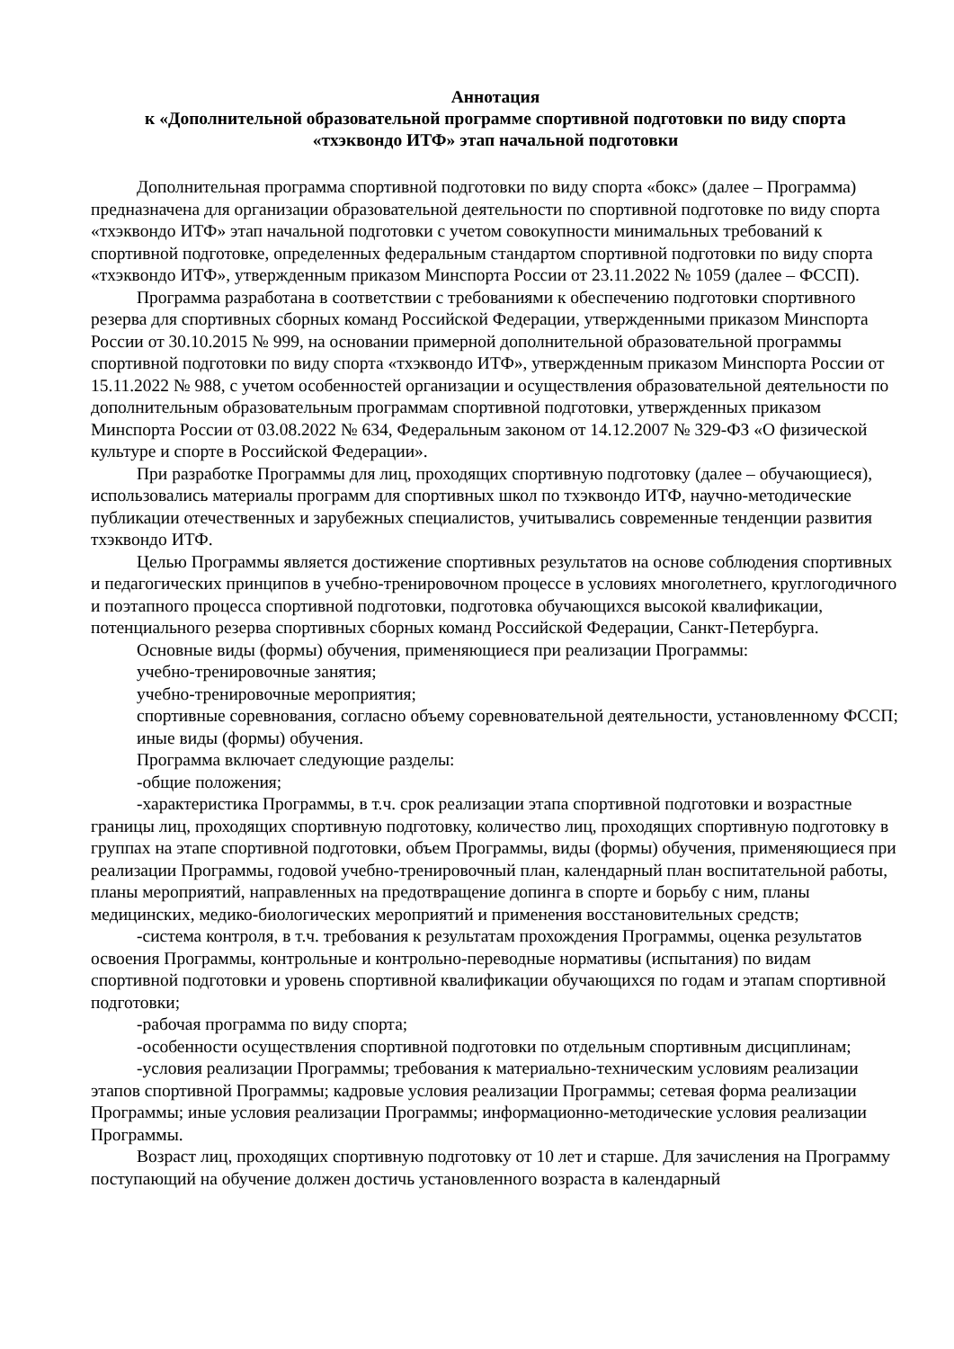Аннотация
к «Дополнительной образовательной программе спортивной подготовки по виду спорта
«тхэквондо ИТФ» этап начальной подготовки
Дополнительная программа спортивной подготовки по виду спорта «бокс» (далее – Программа) предназначена для организации образовательной деятельности по спортивной подготовке по виду спорта «тхэквондо ИТФ» этап начальной подготовки с учетом совокупности минимальных требований к спортивной подготовке, определенных федеральным стандартом спортивной подготовки по виду спорта «тхэквондо ИТФ», утвержденным приказом Минспорта России от 23.11.2022 № 1059 (далее – ФССП).
Программа разработана в соответствии с требованиями к обеспечению подготовки спортивного резерва для спортивных сборных команд Российской Федерации, утвержденными приказом Минспорта России от 30.10.2015 № 999, на основании примерной дополнительной образовательной программы спортивной подготовки по виду спорта «тхэквондо ИТФ», утвержденным приказом Минспорта России от 15.11.2022 № 988, с учетом особенностей организации и осуществления образовательной деятельности по дополнительным образовательным программам спортивной подготовки, утвержденных приказом Минспорта России от 03.08.2022 № 634, Федеральным законом от 14.12.2007 № 329-ФЗ «О физической культуре и спорте в Российской Федерации».
При разработке Программы для лиц, проходящих спортивную подготовку (далее – обучающиеся), использовались материалы программ для спортивных школ по тхэквондо ИТФ, научно-методические публикации отечественных и зарубежных специалистов, учитывались современные тенденции развития тхэквондо ИТФ.
Целью Программы является достижение спортивных результатов на основе соблюдения спортивных и педагогических принципов в учебно-тренировочном процессе в условиях многолетнего, круглогодичного и поэтапного процесса спортивной подготовки, подготовка обучающихся высокой квалификации, потенциального резерва спортивных сборных команд Российской Федерации, Санкт-Петербурга.
Основные виды (формы) обучения, применяющиеся при реализации Программы:
учебно-тренировочные занятия;
учебно-тренировочные мероприятия;
спортивные соревнования, согласно объему соревновательной деятельности, установленному ФССП;
иные виды (формы) обучения.
Программа включает следующие разделы:
-общие положения;
-характеристика Программы, в т.ч. срок реализации этапа спортивной подготовки и возрастные границы лиц, проходящих спортивную подготовку, количество лиц, проходящих спортивную подготовку в группах на этапе спортивной подготовки, объем Программы, виды (формы) обучения, применяющиеся при реализации Программы, годовой учебно-тренировочный план, календарный план воспитательной работы, планы мероприятий, направленных на предотвращение допинга в спорте и борьбу с ним, планы медицинских, медико-биологических мероприятий и применения восстановительных средств;
-система контроля, в т.ч. требования к результатам прохождения Программы, оценка результатов освоения Программы, контрольные и контрольно-переводные нормативы (испытания) по видам спортивной подготовки и уровень спортивной квалификации обучающихся по годам и этапам спортивной подготовки;
-рабочая программа по виду спорта;
-особенности осуществления спортивной подготовки по отдельным спортивным дисциплинам;
-условия реализации Программы; требования к материально-техническим условиям реализации этапов спортивной Программы; кадровые условия реализации Программы; сетевая форма реализации Программы; иные условия реализации Программы; информационно-методические условия реализации Программы.
Возраст лиц, проходящих спортивную подготовку от 10 лет и старше. Для зачисления на Программу поступающий на обучение должен достичь установленного возраста в календарный